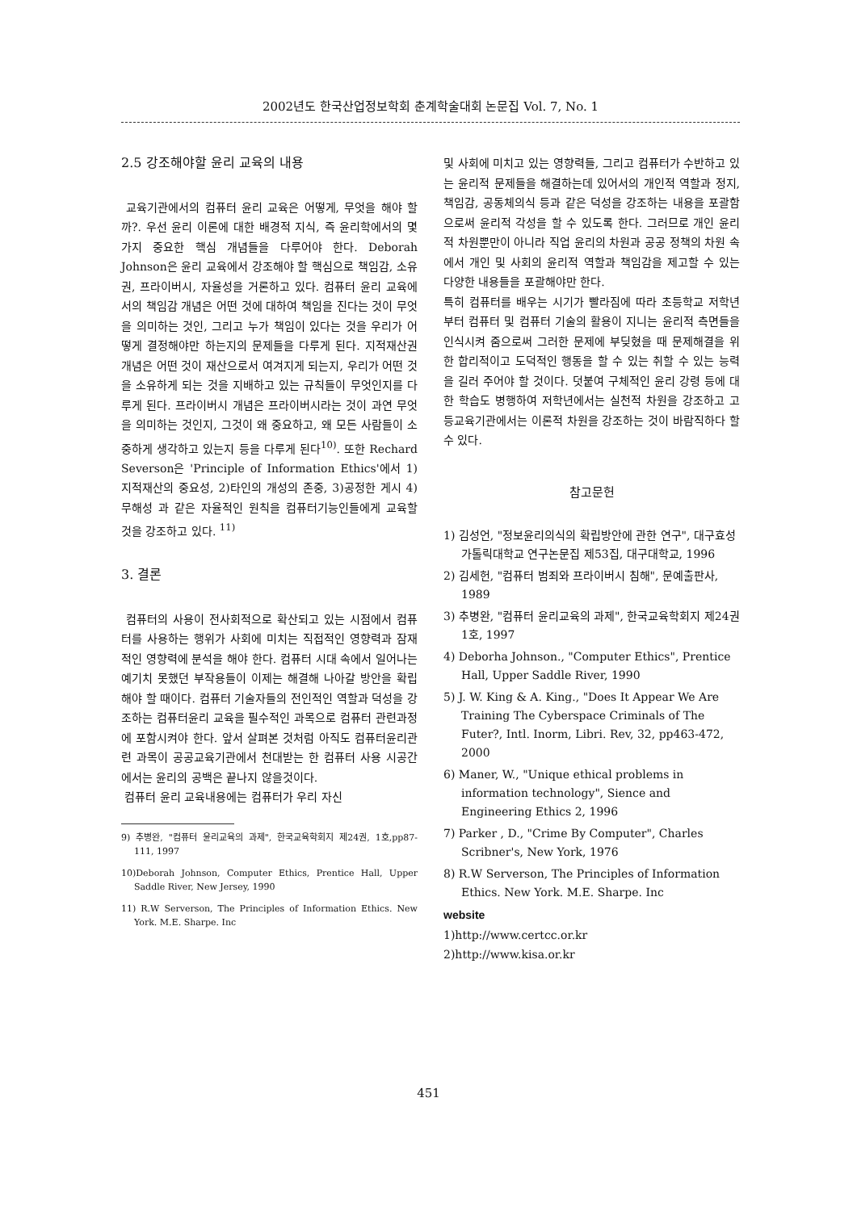2002년도 한국산업정보학회 춘계학술대회 논문집 Vol. 7, No. 1
2.5 강조해야할 윤리 교육의 내용
교육기관에서의 컴퓨터 윤리 교육은 어떻게, 무엇을 해야 할까?. 우선 윤리 이론에 대한 배경적 지식, 즉 윤리학에서의 몇 가지 중요한 핵심 개념들을 다루어야 한다. Deborah Johnson은 윤리 교육에서 강조해야 할 핵심으로 책임감, 소유권, 프라이버시, 자율성을 거론하고 있다. 컴퓨터 윤리 교육에서의 책임감 개념은 어떤 것에 대하여 책임을 진다는 것이 무엇을 의미하는 것인, 그리고 누가 책임이 있다는 것을 우리가 어떻게 결정해야만 하는지의 문제들을 다루게 된다. 지적재산권 개념은 어떤 것이 재산으로서 여겨지게 되는지, 우리가 어떤 것을 소유하게 되는 것을 지배하고 있는 규칙들이 무엇인지를 다루게 된다. 프라이버시 개념은 프라이버시라는 것이 과연 무엇을 의미하는 것인지, 그것이 왜 중요하고, 왜 모든 사람들이 소중하게 생각하고 있는지 등을 다루게 된다<sup>10)</sup>. 또한 Rechard Severson은 'Principle of Information Ethics'에서 1)지적재산의 중요성, 2)타인의 개성의 존중, 3)공정한 게시 4)무해성 과 같은 자율적인 원칙을 컴퓨터기능인들에게 교육할 것을 강조하고 있다. <sup>11)</sup>
3. 결론
컴퓨터의 사용이 전사회적으로 확산되고 있는 시점에서 컴퓨터를 사용하는 행위가 사회에 미치는 직접적인 영향력과 잠재적인 영향력에 분석을 해야 한다. 컴퓨터 시대 속에서 일어나는 예기치 못했던 부작용들이 이제는 해결해 나아갈 방안을 확립해야 할 때이다. 컴퓨터 기술자들의 전인적인 역할과 덕성을 강조하는 컴퓨터윤리 교육을 필수적인 과목으로 컴퓨터 관련과정에 포함시켜야 한다. 앞서 살펴본 것처럼 아직도 컴퓨터윤리관련 과목이 공공교육기관에서 천대받는 한 컴퓨터 사용 시공간에서는 윤리의 공백은 끝나지 않을것이다.
컴퓨터 윤리 교육내용에는 컴퓨터가 우리 자신
9) 추병완, "컴퓨터 윤리교육의 과제", 한국교육학회지 제24권, 1호,pp87-111, 1997
10)Deborah Johnson, Computer Ethics, Prentice Hall, Upper Saddle River, New Jersey, 1990
11) R.W Serverson, The Principles of Information Ethics. New York. M.E. Sharpe. Inc
및 사회에 미치고 있는 영향력들, 그리고 컴퓨터가 수반하고 있는 윤리적 문제들을 해결하는데 있어서의 개인적 역할과 정지, 책임감, 공동체의식 등과 같은 덕성을 강조하는 내용을 포괄함으로써 윤리적 각성을 할 수 있도록 한다. 그러므로 개인 윤리적 차원뿐만이 아니라 직업 윤리의 차원과 공공 정책의 차원 속에서 개인 및 사회의 윤리적 역할과 책임감을 제고할 수 있는 다양한 내용들을 포괄해야만 한다.
특히 컴퓨터를 배우는 시기가 빨라짐에 따라 초등학교 저학년부터 컴퓨터 및 컴퓨터 기술의 활용이 지니는 윤리적 측면들을 인식시켜 줌으로써 그러한 문제에 부딪혔을 때 문제해결을 위한 합리적이고 도덕적인 행동을 할 수 있는 취할 수 있는 능력을 길러 주어야 할 것이다. 덧붙여 구체적인 윤리 강령 등에 대한 학습도 병행하여 저학년에서는 실천적 차원을 강조하고 고등교육기관에서는 이론적 차원을 강조하는 것이 바람직하다 할 수 있다.
참고문헌
1) 김성언, "정보윤리의식의 확립방안에 관한 연구", 대구효성가톨릭대학교 연구논문집 제53집, 대구대학교, 1996
2) 김세헌, "컴퓨터 범죄와 프라이버시 침해", 문예출판사, 1989
3) 추병완, "컴퓨터 윤리교육의 과제", 한국교육학회지 제24권 1호, 1997
4) Deborha Johnson., "Computer Ethics", Prentice Hall, Upper Saddle River, 1990
5) J. W. King & A. King., "Does It Appear We Are Training The Cyberspace Criminals of The Futer?, Intl. Inorm, Libri. Rev, 32, pp463-472, 2000
6) Maner, W., "Unique ethical problems in information technology", Sience and Engineering Ethics 2, 1996
7) Parker , D., "Crime By Computer", Charles Scribner's, New York, 1976
8) R.W Serverson, The Principles of Information Ethics. New York. M.E. Sharpe. Inc
website
1)http://www.certcc.or.kr
2)http://www.kisa.or.kr
451